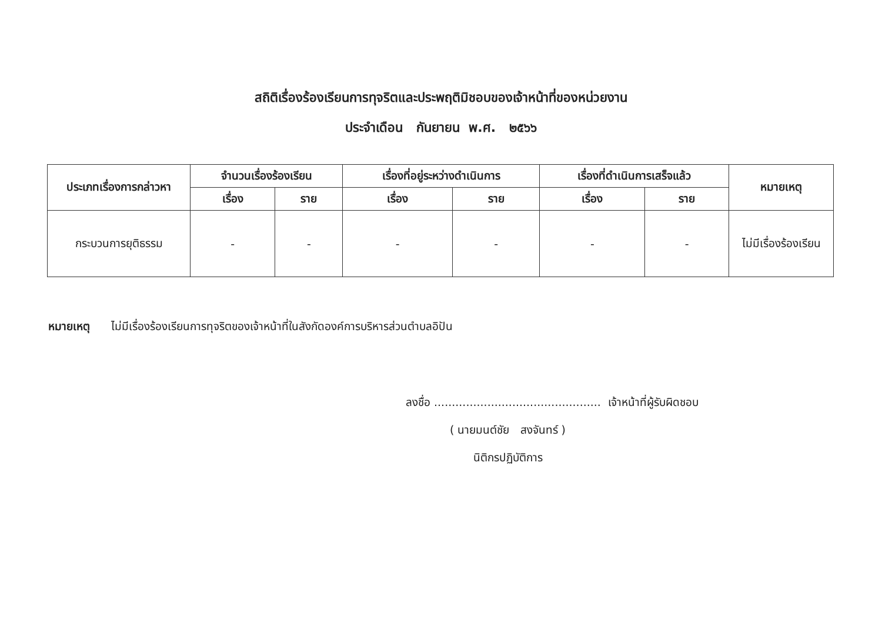สถิติเรื่องร้องเรียนการทุจริตและประพฤติมิชอบของเจ้าหน้าที่ของหน่วยงาน
ประจำเดือน กันยายน พ.ศ. ๒๕๖๖
| ประเภทเรื่องการกล่าวหา | จำนวนเรื่องร้องเรียน | | เรื่องที่อยู่ระหว่างดำเนินการ | | เรื่องที่ดำเนินการเสร็จแล้ว | | หมายเหตุ |
| --- | --- | --- | --- | --- | --- | --- | --- |
| | เรื่อง | ราย | เรื่อง | ราย | เรื่อง | ราย | |
| กระบวนการยุติธรรม | - | - | - | - | - | - | ไม่มีเรื่องร้องเรียน |
หมายเหตุ ไม่มีเรื่องร้องเรียนการทุจริตของเจ้าหน้าที่ในสังกัดองค์การบริหารส่วนตำบลอิปัน
ลงชื่อ ............................................... เจ้าหน้าที่ผู้รับผิดชอบ
( นายมนต์ชัย สงจันทร์ )
นิติกรปฏิบัติการ